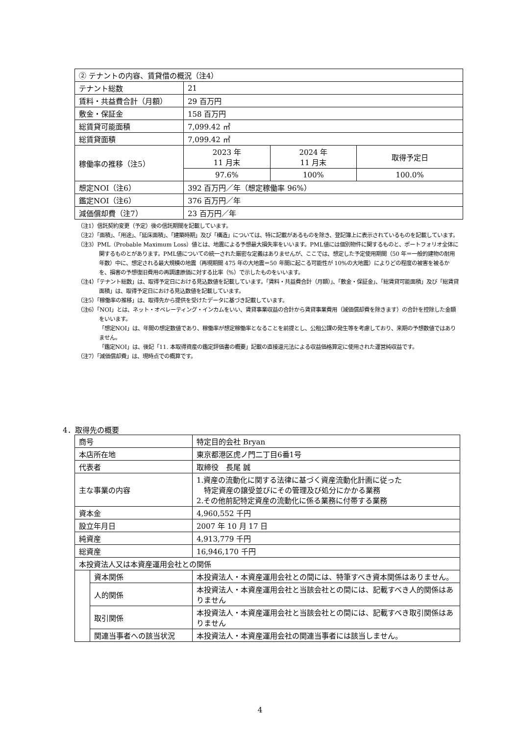| ② テナントの内容、賃貸借の概況（注4） | | | |
| テナント総数 | 21 | | |
| 賃料・共益費合計（月額） | 29 百万円 | | |
| 敷金・保証金 | 158 百万円 | | |
| 総賃貸可能面積 | 7,099.42 ㎡ | | |
| 総賃貸面積 | 7,099.42 ㎡ | | |
| 稼働率の推移（注5） | 2023 年 11 月末 | 2024 年 11 月末 | 取得予定日 |
| | 97.6% | 100% | 100.0% |
| 想定NOI（注6） | 392 百万円／年（想定稼働率 96%） | | |
| 鑑定NOI（注6） | 376 百万円／年 | | |
| 減価償却費（注7） | 23 百万円／年 | | |
（注1）信託契約変更（予定）後の信託期間を記載しています。
（注2）「面積」、「用途」、「延床面積」、「建築時期」及び「構造」については、特に記載があるものを除き、登記簿上に表示されているものを記載しています。
（注3）PML（Probable Maximum Loss）値とは、地震による予想最大損失率をいいます。PML値には個別物件に関するものと、ポートフォリオ全体に関するものとがあります。PML値についての統一された厳密な定義はありませんが、ここでは、想定した予定使用期間（50 年＝一般的建物の耐用年数）中に、想定される最大規模の地震（再現期間 475 年の大地震＝50 年間に起こる可能性が 10%の大地震）によりどの程度の被害を被るかを、損害の予想復旧費用の再調達原価に対する比率（%）で示したものをいいます。
（注4）「テナント総数」は、取得予定日における見込数値を記載しています。「賃料・共益費合計（月額）」、「敷金・保証金」、「総賃貸可能面積」及び「総賃貸面積」は、取得予定日における見込数値を記載しています。
（注5）「稼働率の推移」は、取得先から提供を受けたデータに基づき記載しています。
（注6）「NOI」とは、ネット・オペレーティング・インカムをいい、賃貸事業収益の合計から賃貸事業費用（減価償却費を除きます）の合計を控除した金額をいいます。
「想定NOI」は、年間の想定数値であり、稼働率が想定稼働率となることを前提とし、公租公課の発生等を考慮しており、来期の予想数値ではありません。
「鑑定NOI」は、後記「11. 本取得資産の鑑定評価書の概要」記載の直接還元法による収益価格算定に使用された運営純収益です。
（注7）「減価償却費」は、現時点での概算です。
4．取得先の概要
| 商号 | | 特定目的会社 Bryan |
| 本店所在地 | | 東京都港区虎ノ門二丁目6番1号 |
| 代表者 | | 取締役 長尾 誠 |
| 主な事業の内容 | | 1.資産の流動化に関する法律に基づく資産流動化計画に従った 特定資産の譲受並びにその管理及び処分にかかる業務 2.その他前記特定資産の流動化に係る業務に付帯する業務 |
| 資本金 | | 4,960,552 千円 |
| 設立年月日 | | 2007 年 10 月 17 日 |
| 純資産 | | 4,913,779 千円 |
| 総資産 | | 16,946,170 千円 |
| 本投資法人又は本資産運用会社との関係 | | |
| | 資本関係 | 本投資法人・本資産運用会社との間には、特筆すべき資本関係はありません。 |
| | 人的関係 | 本投資法人・本資産運用会社と当該会社との間には、記載すべき人的関係はありません |
| | 取引関係 | 本投資法人・本資産運用会社と当該会社との間には、記載すべき取引関係はありません |
| | 関連当事者への該当状況 | 本投資法人・本資産運用会社の関連当事者には該当しません。 |
4